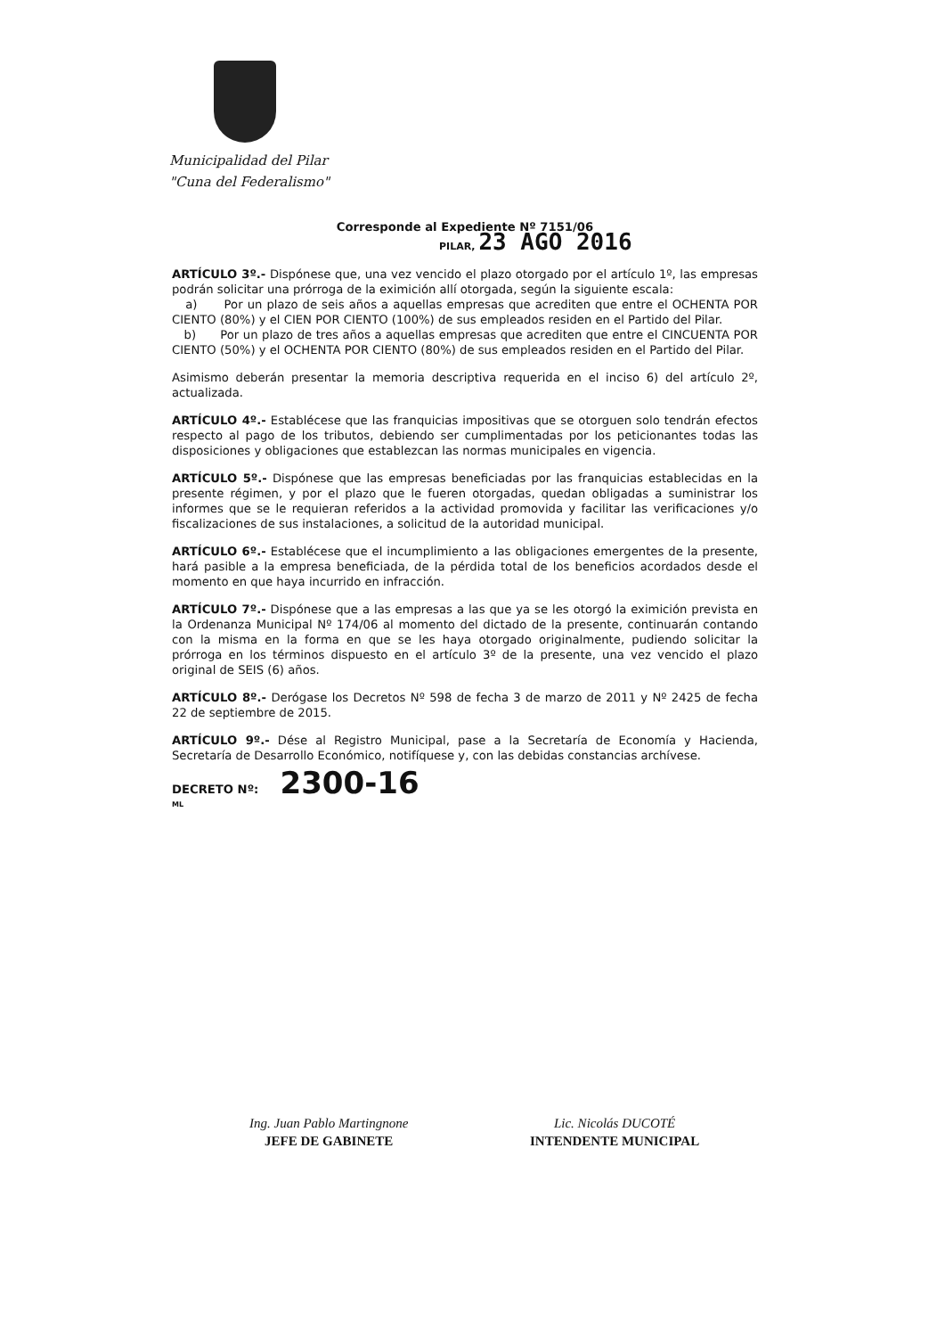Municipalidad del Pilar
"Cuna del Federalismo"
Corresponde al Expediente Nº 7151/06
PILAR, 23 AGO 2016
ARTÍCULO 3º.- Dispónese que, una vez vencido el plazo otorgado por el artículo 1º, las empresas podrán solicitar una prórroga de la eximición allí otorgada, según la siguiente escala:
a) Por un plazo de seis años a aquellas empresas que acrediten que entre el OCHENTA POR CIENTO (80%) y el CIEN POR CIENTO (100%) de sus empleados residen en el Partido del Pilar.
b) Por un plazo de tres años a aquellas empresas que acrediten que entre el CINCUENTA POR CIENTO (50%) y el OCHENTA POR CIENTO (80%) de sus empleados residen en el Partido del Pilar.
Asimismo deberán presentar la memoria descriptiva requerida en el inciso 6) del artículo 2º, actualizada.
ARTÍCULO 4º.- Establécese que las franquicias impositivas que se otorguen solo tendrán efectos respecto al pago de los tributos, debiendo ser cumplimentadas por los peticionantes todas las disposiciones y obligaciones que establezcan las normas municipales en vigencia.
ARTÍCULO 5º.- Dispónese que las empresas beneficiadas por las franquicias establecidas en la presente régimen, y por el plazo que le fueren otorgadas, quedan obligadas a suministrar los informes que se le requieran referidos a la actividad promovida y facilitar las verificaciones y/o fiscalizaciones de sus instalaciones, a solicitud de la autoridad municipal.
ARTÍCULO 6º.- Establécese que el incumplimiento a las obligaciones emergentes de la presente, hará pasible a la empresa beneficiada, de la pérdida total de los beneficios acordados desde el momento en que haya incurrido en infracción.
ARTÍCULO 7º.- Dispónese que a las empresas a las que ya se les otorgó la eximición prevista en la Ordenanza Municipal Nº 174/06 al momento del dictado de la presente, continuarán contando con la misma en la forma en que se les haya otorgado originalmente, pudiendo solicitar la prórroga en los términos dispuesto en el artículo 3º de la presente, una vez vencido el plazo original de SEIS (6) años.
ARTÍCULO 8º.- Derógase los Decretos Nº 598 de fecha 3 de marzo de 2011 y Nº 2425 de fecha 22 de septiembre de 2015.
ARTÍCULO 9º.- Dése al Registro Municipal, pase a la Secretaría de Economía y Hacienda, Secretaría de Desarrollo Económico, notifíquese y, con las debidas constancias archívese.
DECRETO Nº: 2300-16
ML
Ing. Juan Pablo Martingnone
JEFE DE GABINETE
Lic. Nicolás DUCOTÉ
INTENDENTE MUNICIPAL